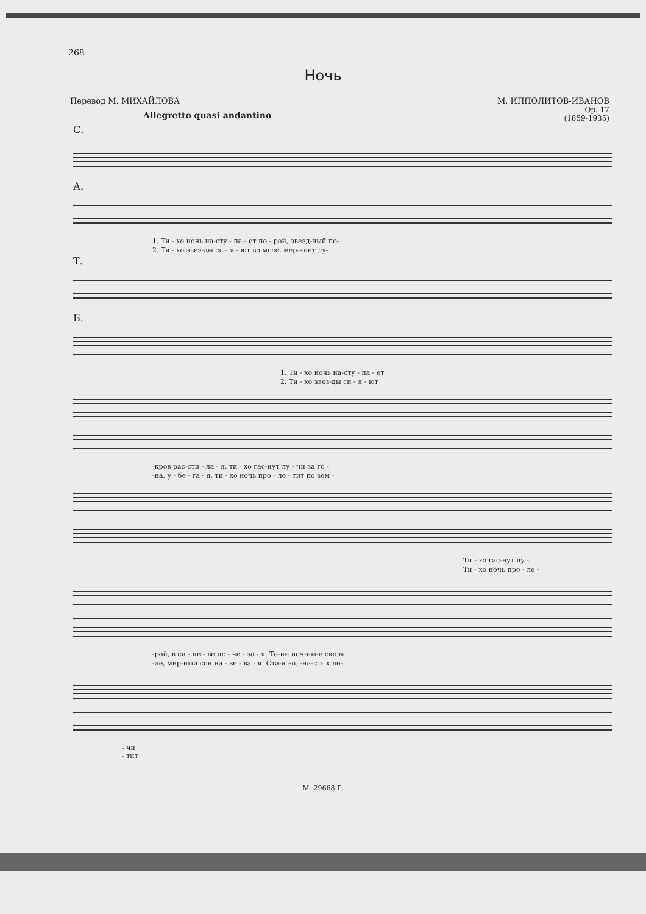268
Ночь
Перевод М. МИХАЙЛОВА М. ИППОЛИТОВ-ИВАНОВ
Op. 17
(1859-1935)
Allegretto quasi andantino
С.
А.
1. Ти - хо ночь на-сту - па - ет по - рой, звезд-ный по-
2. Ти - хо звез-ды си - я - ют во мгле, мер-кнет лу-
Т.
Б.
1. Ти - хо ночь на-сту - па - ет
2. Ти - хо звез-ды си - я - ют
-кров рас-сти - ла - я, ти - хо гас-нут лу - чи за го -
-на, у - бе - га - я, ти - хо ночь про - ле - тит по зем -
Ти - хо гас-нут лу -
Ти - хо ночь про - ле -
-рой, в си - не - ве ис - че - за - я. Те-ни ноч-ны-е сколь
-ле, мир-ный сон на - ве - ва - я. Ста-и вол-ни-стых ле-
- чи
- тит
М. 29668 Г.